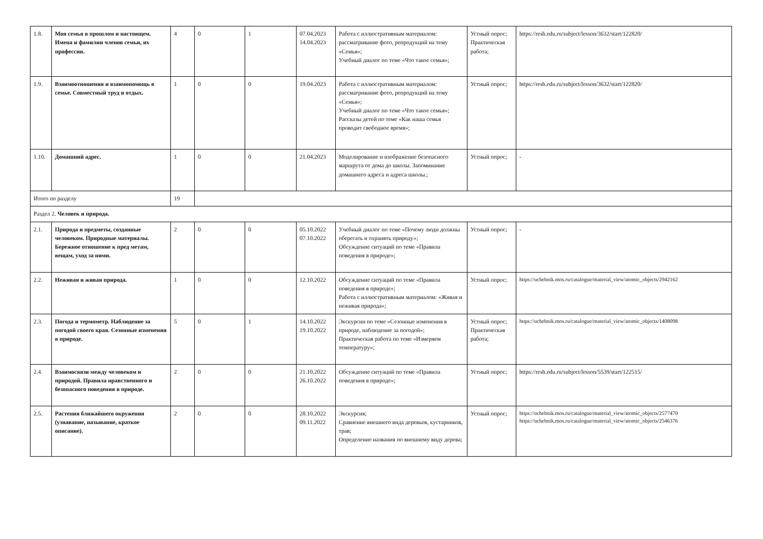| 1.8. | Моя семья в прошлом и настоящем. Имена и фамилии членов семьи, их профессии. | 4 | 0 | 1 | 07.04.2023 14.04.2023 | Работа с иллюстративным материалом: рассматривание фото, репродукций на тему «Семья»; Учебный диалог по теме «Что такое семья»; | Устный опрос; Практическая работа; | https://resh.edu.ru/subject/lesson/3632/start/122820/ |
| 1.9. | Взаимоотношения и взаимопомощь в семье. Совместный труд и отдых. | 1 | 0 | 0 | 19.04.2023 | Работа с иллюстративным материалом: рассматривание фото, репродукций на тему «Семья»; Учебный диалог по теме «Что такое семья»; Рассказы детей по теме «Как наша семья проводит свободное время»; | Устный опрос; | https://resh.edu.ru/subject/lesson/3632/start/122820/ |
| 1.10. | Домашний адрес. | 1 | 0 | 0 | 21.04.2023 | Моделирование и изображение безопасного маршрута от дома до школы. Запоминание домашнего адреса и адреса школы.; | Устный опрос; | - |
| Итого по разделу | | 19 | | | | | | |
| Раздел 2. Человек и природа. | | | | | | | | |
| 2.1. | Природа и предметы, созданные человеком. Природные материалы. Бережное отношение к пред метам, вещам, уход за ними. | 2 | 0 | 0 | 05.10.2022 07.10.2022 | Учебный диалог по теме «Почему люди должны оберегать и охранять природу»; Обсуждение ситуаций по теме «Правила поведения в природе»; | Устный опрос; | - |
| 2.2. | Неживая и живая природа. | 1 | 0 | 0 | 12.10.2022 | Обсуждение ситуаций по теме «Правила поведения в природе»; Работа с иллюстративным материалом: «Живая и неживая природа»; | Устный опрос; | https://uchebnik.mos.ru/catalogue/material_view/atomic_objects/2942162 |
| 2.3. | Погода и термометр. Наблюдение за погодой своего края. Сезонные изменения в природе. | 5 | 0 | 1 | 14.10.2022 19.10.2022 | Экскурсии по теме «Сезонные изменения в природе, наблюдение за погодой»; Практическая работа по теме «Измеряем температуру»; | Устный опрос; Практическая работа; | https://uchebnik.mos.ru/catalogue/material_view/atomic_objects/1408098 |
| 2.4. | Взаимосвязи между человеком и природой. Правила нравственного и безопасного поведения в природе. | 2 | 0 | 0 | 21.10.2022 26.10.2022 | Обсуждение ситуаций по теме «Правила поведения в природе»; | Устный опрос; | https://resh.edu.ru/subject/lesson/5539/start/122515/ |
| 2.5. | Растения ближайшего окружения (узнавание, называние, краткое описание). | 2 | 0 | 0 | 28.10.2022 09.11.2022 | Экскурсия; Сравнение внешнего вида деревьев, кустарников, трав; Определение названия по внешнему виду дерева; | Устный опрос; | https://uchebnik.mos.ru/catalogue/material_view/atomic_objects/2577470 https://uchebnik.mos.ru/catalogue/material_view/atomic_objects/2546376 |